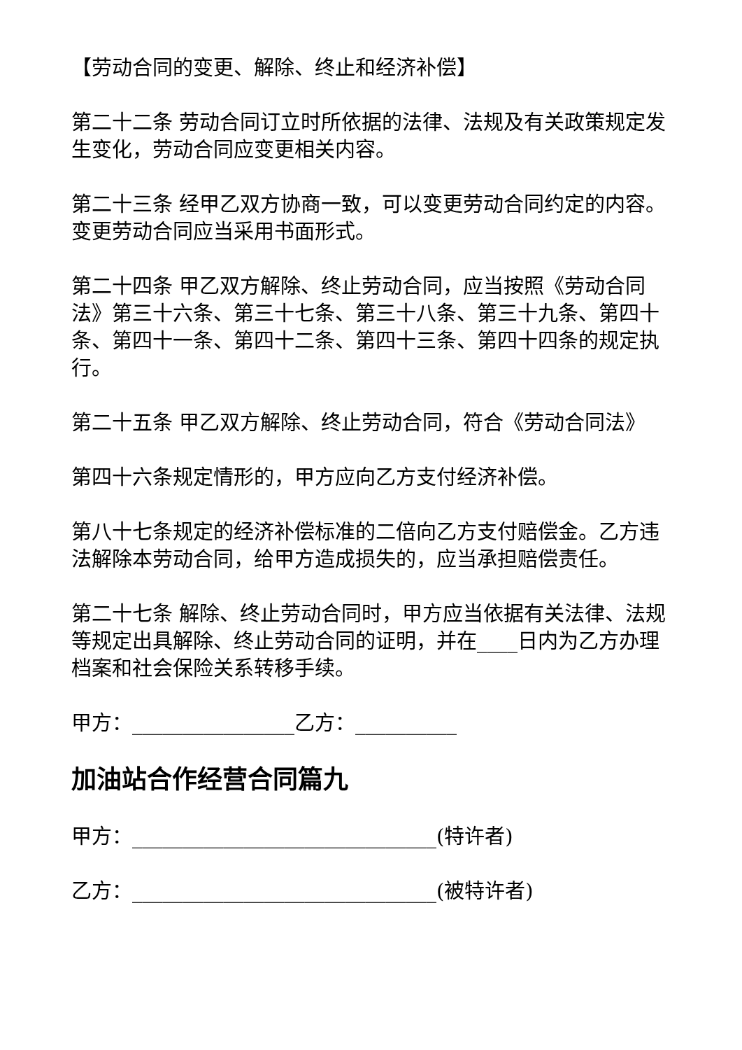【劳动合同的变更、解除、终止和经济补偿】
第二十二条 劳动合同订立时所依据的法律、法规及有关政策规定发生变化，劳动合同应变更相关内容。
第二十三条 经甲乙双方协商一致，可以变更劳动合同约定的内容。变更劳动合同应当采用书面形式。
第二十四条 甲乙双方解除、终止劳动合同，应当按照《劳动合同法》第三十六条、第三十七条、第三十八条、第三十九条、第四十条、第四十一条、第四十二条、第四十三条、第四十四条的规定执行。
第二十五条 甲乙双方解除、终止劳动合同，符合《劳动合同法》
第四十六条规定情形的，甲方应向乙方支付经济补偿。
第八十七条规定的经济补偿标准的二倍向乙方支付赔偿金。乙方违法解除本劳动合同，给甲方造成损失的，应当承担赔偿责任。
第二十七条 解除、终止劳动合同时，甲方应当依据有关法律、法规等规定出具解除、终止劳动合同的证明，并在____日内为乙方办理档案和社会保险关系转移手续。
甲方：________________乙方：__________
加油站合作经营合同篇九
甲方：______________________________(特许者)
乙方：______________________________(被特许者)